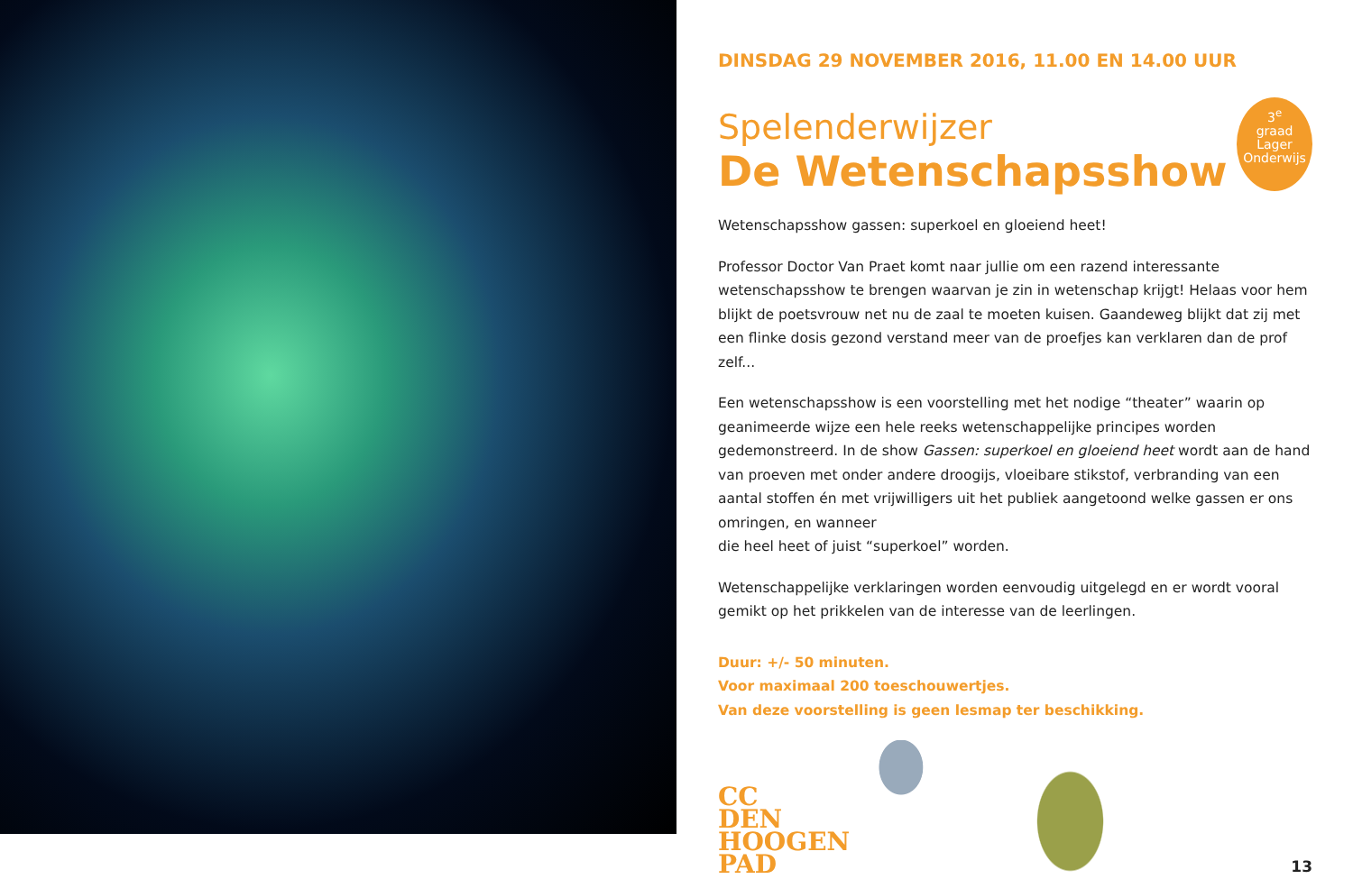DINSDAG 29 NOVEMBER 2016, 11.00 EN 14.00 UUR
3<sup>e</sup>
graad
Lager
Onderwijs
Spelenderwijzer
De Wetenschapsshow
Wetenschapsshow gassen: superkoel en gloeiend heet!
Professor Doctor Van Praet komt naar jullie om een razend interessante wetenschapsshow te brengen waarvan je zin in wetenschap krijgt! Helaas voor hem blijkt de poetsvrouw net nu de zaal te moeten kuisen. Gaandeweg blijkt dat zij met een flinke dosis gezond verstand meer van de proefjes kan verklaren dan de prof zelf...
Een wetenschapsshow is een voorstelling met het nodige “theater” waarin op geanimeerde wijze een hele reeks wetenschappelijke principes worden gedemonstreerd. In de show Gassen: superkoel en gloeiend heet wordt aan de hand van proeven met onder andere droogijs, vloeibare stikstof, verbranding van een aantal stoffen én met vrijwilligers uit het publiek aangetoond welke gassen er ons omringen, en wanneer
die heel heet of juist “superkoel” worden.
Wetenschappelijke verklaringen worden eenvoudig uitgelegd en er wordt vooral gemikt op het prikkelen van de interesse van de leerlingen.
Duur: +/- 50 minuten.
Voor maximaal 200 toeschouwertjes.
Van deze voorstelling is geen lesmap ter beschikking.
CC
DEN
HOOGEN
PAD
13